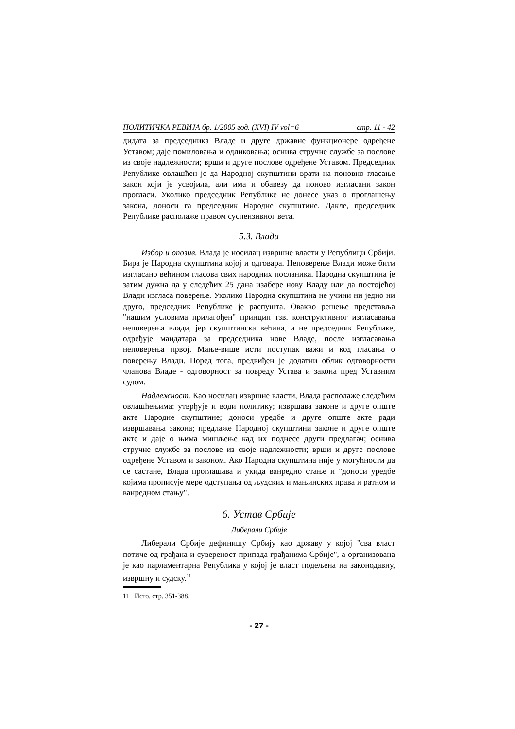ПОЛИТИЧКА РЕВИЈА бр. 1/2005 год. (XVI) IV vol=6 стр. 11 - 42
дидата за председника Владе и друге државне функционере одређене Уставом; даје помиловања и одликовања; оснива стручне службе за послове из своје надлежности; врши и друге послове одређене Уставом. Председник Републике овлашћен је да Народној скупштини врати на поновно гласање закон који је усвојила, али има и обавезу да поново изгласани закон прогласи. Уколико председник Републике не донесе указ о проглашењу закона, доноси га председник Народне скупштине. Дакле, председник Републике располаже правом суспензивног вета.
5.3. Влада
Избор и опозив. Влада је носилац извршне власти у Републици Србији. Бира је Народна скупштина којој и одговара. Неповерење Влади може бити изгласано већином гласова свих народних посланика. Народна скупштина је затим дужна да у следећих 25 дана изабере нову Владу или да постојећој Влади изгласа поверење. Уколико Народна скупштина не учини ни једно ни друго, председник Републике је распушта. Овакво решење представља "нашим условима прилагођен" принцип тзв. конструктивног изгласавања неповерења влади, јер скупштинска већина, а не председник Републике, одређује мандатара за председника нове Владе, после изгласавања неповерења првој. Мање-више исти поступак важи и код гласања о поверењу Влади. Поред тога, предвиђен је додатни облик одговорности чланова Владе - одговорност за повреду Устава и закона пред Уставним судом.
Надлежност. Као носилац извршне власти, Влада располаже следећим овлашћењима: утврђује и води политику; извршава законе и друге опште акте Народне скупштине; доноси уредбе и друге опште акте ради извршавања закона; предлаже Народној скупштини законе и друге опште акте и даје о њима мишљење кад их поднесе други предлагач; оснива стручне службе за послове из своје надлежности; врши и друге послове одређене Уставом и законом. Ако Народна скупштина није у могућности да се састане, Влада проглашава и укида ванредно стање и "доноси уредбе којима прописује мере одступања од људских и мањинских права и ратном и ванредном стању".
6. Устав Србије
Либерали Србије
Либерали Србије дефинишу Србију као државу у којој "сва власт потиче од грађана и сувереност припада грађанима Србије", а организована је као парламентарна Република у којој је власт подељена на законодавну, извршну и судску.<sup>11</sup>
11 Исто, стр. 351-388.
- 27 -